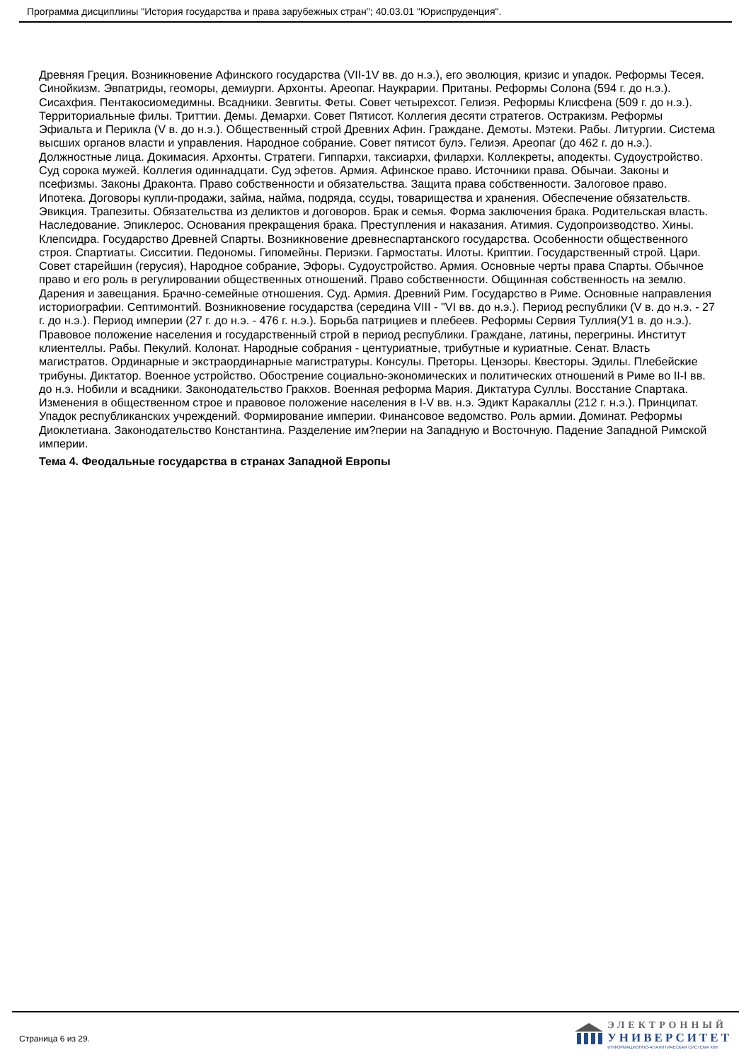Программа дисциплины "История государства и права зарубежных стран"; 40.03.01 "Юриспруденция".
Древняя Греция. Возникновение Афинского государства (VII-1V вв. до н.э.), его эволюция, кризис и упадок. Реформы Тесея. Синойкизм. Эвпатриды, геоморы, демиурги. Архонты. Ареопаг. Наукрарии. Пританы. Реформы Солона (594 г. до н.э.). Сисахфия. Пентакосиомедимны. Всадники. Зевгиты. Феты. Совет четырехсот. Гелиэя. Реформы Клисфена (509 г. до н.э.). Территориальные филы. Триттии. Демы. Демархи. Совет Пятисот. Коллегия десяти стратегов. Остракизм. Реформы Эфиальта и Перикла (V в. до н.э.). Общественный строй Древних Афин. Граждане. Демоты. Мэтеки. Рабы. Литургии. Система высших органов власти и управления. Народное собрание. Совет пятисот булэ. Гелиэя. Ареопаг (до 462 г. до н.э.). Должностные лица. Докимасия. Архонты. Стратеги. Гиппархи, таксиархи, филархи. Коллекреты, аподекты. Судоустройство. Суд сорока мужей. Коллегия одиннадцати. Суд эфетов. Армия. Афинское право. Источники права. Обычаи. Законы и псефизмы. Законы Драконта. Право собственности и обязательства. Защита права собственности. Залоговое право. Ипотека. Договоры купли-продажи, займа, найма, подряда, ссуды, товарищества и хранения. Обеспечение обязательств. Эвикция. Трапезиты. Обязательства из деликтов и договоров. Брак и семья. Форма заключения брака. Родительская власть. Наследование. Эпиклерос. Основания прекращения брака. Преступления и наказания. Атимия. Судопроизводство. Хины. Клепсидра. Государство Древней Спарты. Возникновение древнеспартанского государства. Особенности общественного строя. Спартиаты. Сисситии. Педономы. Гипомейны. Периэки. Гармостаты. Илоты. Криптии. Государственный строй. Цари. Совет старейшин (герусия), Народное собрание, Эфоры. Судоустройство. Армия. Основные черты права Спарты. Обычное право и его роль в регулировании общественных отношений. Право собственности. Общинная собственность на землю. Дарения и завещания. Брачно-семейные отношения. Суд. Армия. Древний Рим. Государство в Риме. Основные направления историографии. Септимонтий. Возникновение государства (середина VIII - "VI вв. до н.э.). Период республики (V в. до н.э. - 27 г. до н.э.). Период империи (27 г. до н.э. - 476 г. н.э.). Борьба патрициев и плебеев. Реформы Сервия Туллия(У1 в. до н.э.). Правовое положение населения и государственный строй в период республики. Граждане, латины, перегрины. Институт клиентеллы. Рабы. Пекулий. Колонат. Народные собрания - центуриатные, трибутные и куриатные. Сенат. Власть магистратов. Ординарные и экстраординарные магистратуры. Консулы. Преторы. Цензоры. Квесторы. Эдилы. Плебейские трибуны. Диктатор. Военное устройство. Обострение социально-экономических и политических отношений в Риме во II-I вв. до н.э. Нобили и всадники. Законодательство Гракхов. Военная реформа Мария. Диктатура Суллы. Восстание Спартака. Изменения в общественном строе и правовое положение населения в I-V вв. н.э. Эдикт Каракаллы (212 г. н.э.). Принципат. Упадок республиканских учреждений. Формирование империи. Финансовое ведомство. Роль армии. Доминат. Реформы Диоклетиана. Законодательство Константина. Разделение им?перии на Западную и Восточную. Падение Западной Римской империи.
Тема 4. Феодальные государства в странах Западной Европы
Страница 6 из 29.
ЭЛЕКТРОННЫЙ
УНИВЕРСИТЕТ
ИНФОРМАЦИОННО-АНАЛИТИЧЕСКАЯ СИСТЕМА КФУ